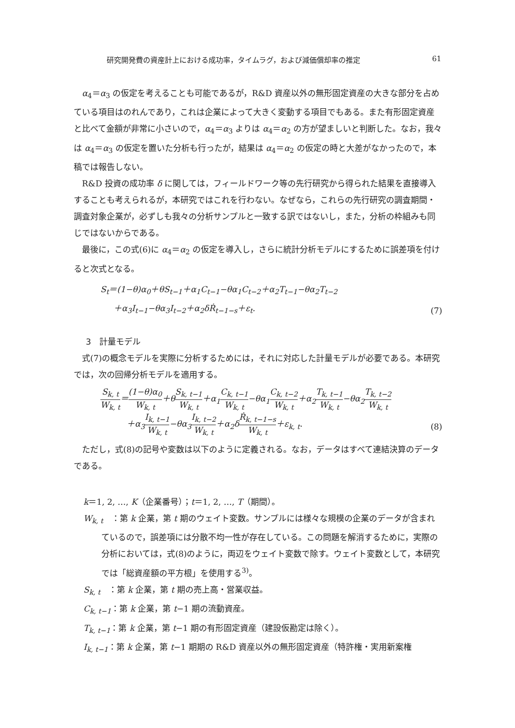研究開発費の資産計上における成功率，タイムラグ，および減価償却率の推定 61
α<sub>4</sub>＝α<sub>3</sub> の仮定を考えることも可能であるが，R&D 資産以外の無形固定資産の大きな部分を占めている項目はのれんであり，これは企業によって大きく変動する項目でもある。また有形固定資産と比べて金額が非常に小さいので，α<sub>4</sub>＝α<sub>3</sub> よりは α<sub>4</sub>＝α<sub>2</sub> の方が望ましいと判断した。なお，我々は α<sub>4</sub>＝α<sub>3</sub> の仮定を置いた分析も行ったが，結果は α<sub>4</sub>＝α<sub>2</sub> の仮定の時と大差がなかったので，本稿では報告しない。
R&D 投資の成功率 δ に関しては，フィールドワーク等の先行研究から得られた結果を直接導入することも考えられるが，本研究ではこれを行わない。なぜなら，これらの先行研究の調査期間・調査対象企業が，必ずしも我々の分析サンプルと一致する訳ではないし，また，分析の枠組みも同じではないからである。
最後に，この式(6)に α<sub>4</sub>＝α<sub>2</sub> の仮定を導入し，さらに統計分析モデルにするために誤差項を付けると次式となる。
S<sub>t</sub>＝(1−θ)α<sub>0</sub>＋θS<sub>t−1</sub>＋α<sub>1</sub>C<sub>t−1</sub>−θα<sub>1</sub>C<sub>t−2</sub>＋α<sub>2</sub>T<sub>t−1</sub>−θα<sub>2</sub>T<sub>t−2</sub>
＋α<sub>3</sub>I<sub>t−1</sub>−θα<sub>3</sub>I<sub>t−2</sub>＋α<sub>2</sub>δṘ<sub>t−1−s</sub>＋ε<sub>t</sub>. (7)
3　計量モデル
式(7)の概念モデルを実際に分析するためには，それに対応した計量モデルが必要である。本研究では，次の回帰分析モデルを適用する。
S<sub>k, t</sub> W<sub>k, t</sub>＝(1−θ)α<sub>0</sub> W<sub>k, t</sub>＋θS<sub>k, t−1</sub> W<sub>k, t</sub>＋α<sub>1</sub>C<sub>k, t−1</sub> W<sub>k, t</sub>−θα<sub>1</sub>C<sub>k, t−2</sub> W<sub>k, t</sub>＋α<sub>2</sub>T<sub>k, t−1</sub> W<sub>k, t</sub>−θα<sub>2</sub>T<sub>k, t−2</sub> W<sub>k, t</sub>
＋α<sub>3</sub>I<sub>k, t−1</sub> W<sub>k, t</sub>−θα<sub>3</sub>I<sub>k, t−2</sub> W<sub>k, t</sub>＋α<sub>2</sub>δṘ<sub>k, t−1−s</sub> W<sub>k, t</sub>＋ε<sub>k, t</sub>. (8)
ただし，式(8)の記号や変数は以下のように定義される。なお，データはすべて連結決算のデータである。
k＝1, 2, …, K（企業番号）；t＝1, 2, …, T（期間）。
W<sub>k, t</sub>　：第 k 企業，第 t 期のウェイト変数。サンプルには様々な規模の企業のデータが含まれているので，誤差項には分散不均一性が存在している。この問題を解消するために，実際の分析においては，式(8)のように，両辺をウェイト変数で除す。ウェイト変数として，本研究では「総資産額の平方根」を使用する<sup>3)</sup>。
S<sub>k, t</sub>　：第 k 企業，第 t 期の売上高・営業収益。
C<sub>k, t−1</sub>：第 k 企業，第 t−1 期の流動資産。
T<sub>k, t−1</sub>：第 k 企業，第 t−1 期の有形固定資産（建設仮勘定は除く）。
I<sub>k, t−1</sub>：第 k 企業，第 t−1 期期の R&D 資産以外の無形固定資産（特許権・実用新案権